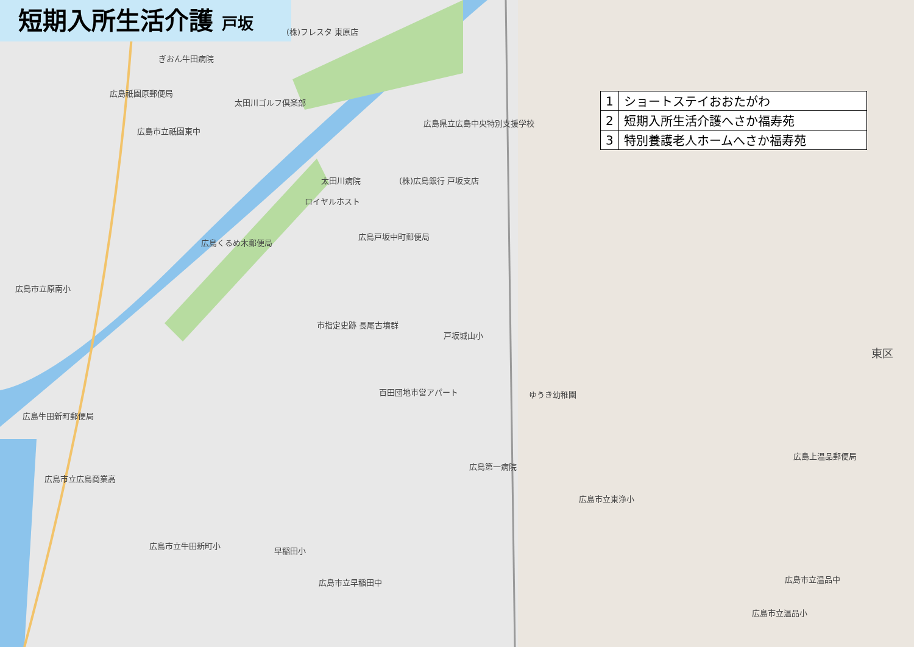短期入所生活介護 戸坂
| 1 | ショートステイおおたがわ |
| 2 | 短期入所生活介護へさか福寿苑 |
| 3 | 特別養護老人ホームへさか福寿苑 |
(株)フレスタ 東原店
ぎおん牛田病院
広島祇園原郵便局
太田川ゴルフ倶楽部
広島県立広島中央特別支援学校
広島市立祇園東中
太田川病院 (株)広島銀行 戸坂支店
ロイヤルホスト
広島戸坂中町郵便局
広島くるめ木郵便局
広島市立原南小
市指定史跡 長尾古墳群
戸坂城山小
百田団地市営アパート ゆうき幼稚園
広島牛田新町郵便局
広島上温品郵便局
広島第一病院
広島市立広島商業高
広島市立東浄小
広島市立牛田新町小
早稲田小
広島市立早稲田中 広島市立温品中
広島市立温品小
東区